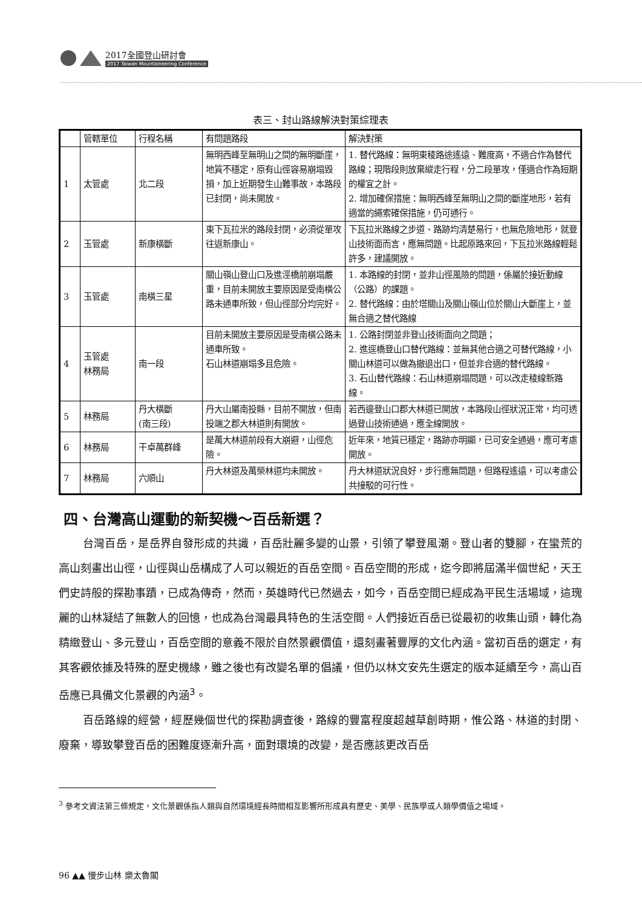2017全國登山研討會
2017 Taiwan Mountaineering Conference
表三、封山路線解決對策綜理表
| | 管轄單位 | 行程名稱 | 有問題路段 | 解決對策 |
| --- | --- | --- | --- | --- |
| 1 | 太管處 | 北二段 | 無明西峰至無明山之間的無明斷崖，地質不穩定，原有山徑容易崩塌毀損，加上近期發生山難事故，本路段已封閉，尚未開放。 | 1. 替代路線：無明東稜路途遙遠、難度高，不適合作為替代路線；現階段則放棄縱走行程，分二段單攻，僅適合作為短期的權宜之計。 2. 增加確保措施：無明西峰至無明山之間的斷崖地形，若有適當的繩索確保措施，仍可通行。 |
| 2 | 玉管處 | 新康橫斷 | 東下瓦拉米的路段封閉，必須從單攻往返新康山。 | 下瓦拉米路線之步道、路跡均清楚易行，也無危險地形，就登山技術面而言，應無問題。比起原路來回，下瓦拉米路線輕鬆許多，建議開放。 |
| 3 | 玉管處 | 南橫三星 | 關山嶺山登山口及進涇橋前崩塌嚴重，目前未開放主要原因是受南橫公路未通車所致，但山徑部分均完好。 | 1. 本路線的封閉，並非山徑風險的問題，係屬於接近動線（公路）的課題。 2. 替代路線：由於塔關山及關山嶺山位於關山大斷崖上，並無合適之替代路線 |
| 4 | 玉管處 林務局 | 南一段 | 目前未開放主要原因是受南橫公路未通車所致。 石山林道崩塌多且危險。 | 1. 公路封閉並非登山技術面向之問題； 2. 進逕橋登山口替代路線：並無其他合適之可替代路線，小關山林道可以做為撤退出口，但並非合適的替代路線。 3. 石山替代路線：石山林道崩塌問題，可以改走稜線新路線。 |
| 5 | 林務局 | 丹大橫斷 (南三段) | 丹大山屬南投縣，目前不開放，但南投端之郡大林道則有開放。 | 若西邊登山口郡大林道已開放，本路段山徑狀況正常，均可透過登山技術通過，應全線開放。 |
| 6 | 林務局 | 干卓萬群峰 | 是萬大林道前段有大崩避，山徑危險。 | 近年來，地質已穩定，路跡亦明顯，已可安全通過，應可考慮開放。 |
| 7 | 林務局 | 六順山 | 丹大林道及萬榮林道均未開放。 | 丹大林道狀況良好，步行應無問題，但路程遙遠，可以考慮公共接駁的可行性。 |
四、台灣高山運動的新契機～百岳新選？
台灣百岳，是岳界自發形成的共識，百岳壯麗多變的山景，引領了攀登風潮。登山者的雙腳，在蠻荒的高山刻畫出山徑，山徑與山岳構成了人可以親近的百岳空間。百岳空間的形成，迄今即將屆滿半個世紀，天王們史詩般的探勘事蹟，已成為傳奇，然而，英雄時代已然過去，如今，百岳空間已經成為平民生活場域，這瑰麗的山林凝結了無數人的回憶，也成為台灣最具特色的生活空間。人們接近百岳已從最初的收集山頭，轉化為精緻登山、多元登山，百岳空間的意義不限於自然景觀價值，還刻畫著豐厚的文化內涵。當初百岳的選定，有其客觀依據及特殊的歷史機緣，雖之後也有改變名單的倡議，但仍以林文安先生選定的版本延續至今，高山百岳應已具備文化景觀的內涵<sup>3</sup>。
百岳路線的經營，經歷幾個世代的探勘調查後，路線的豐富程度超越草創時期，惟公路、林道的封閉、廢棄，導致攀登百岳的困難度逐漸升高，面對環境的改變，是否應該更改百岳
<sup>3</sup> 參考文資法第三條規定，文化景觀係指人類與自然環境經長時間相互影響所形成具有歷史、美學、民族學或人類學價值之場域。
96 ▲▲ 慢步山林 樂太魯閣